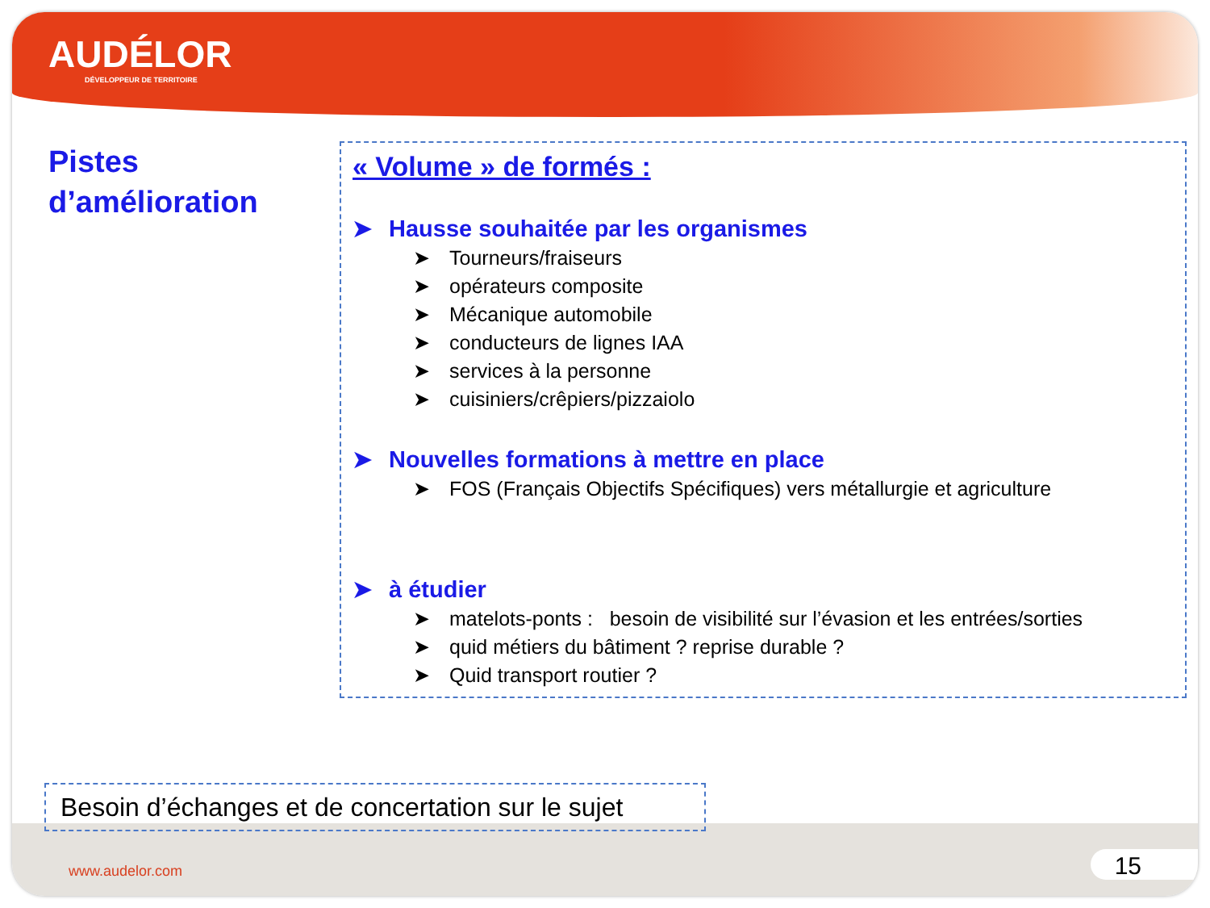AUDÉLOR
DÉVELOPPEUR DE TERRITOIRE
Pistes
d’amélioration
« Volume » de formés :
➤ Hausse souhaitée par les organismes
➤ Tourneurs/fraiseurs
➤ opérateurs composite
➤ Mécanique automobile
➤ conducteurs de lignes IAA
➤ services à la personne
➤ cuisiniers/crêpiers/pizzaiolo
➤ Nouvelles formations à mettre en place
➤ FOS (Français Objectifs Spécifiques) vers métallurgie et agriculture
➤ à étudier
➤ matelots-ponts : besoin de visibilité sur l’évasion et les entrées/sorties
➤ quid métiers du bâtiment ? reprise durable ?
➤ Quid transport routier ?
Besoin d’échanges et de concertation sur le sujet
www.audelor.com 15